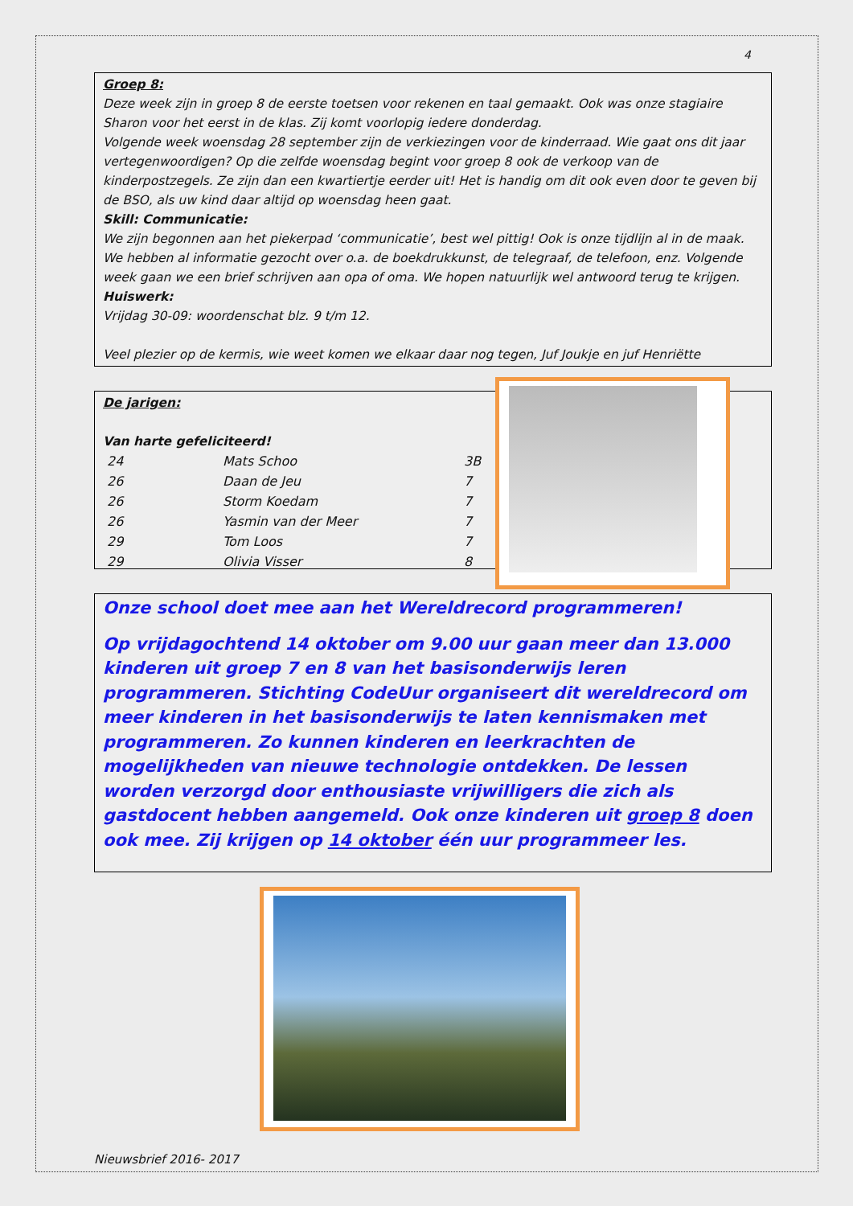4
Groep 8:
Deze week zijn in groep 8 de eerste toetsen voor rekenen en taal gemaakt. Ook was onze stagiaire Sharon voor het eerst in de klas. Zij komt voorlopig iedere donderdag.
Volgende week woensdag 28 september zijn de verkiezingen voor de kinderraad. Wie gaat ons dit jaar vertegenwoordigen? Op die zelfde woensdag begint voor groep 8 ook de verkoop van de kinderpostzegels. Ze zijn dan een kwartiertje eerder uit! Het is handig om dit ook even door te geven bij de BSO, als uw kind daar altijd op woensdag heen gaat.
Skill: Communicatie:
We zijn begonnen aan het piekerpad ‘communicatie’, best wel pittig! Ook is onze tijdlijn al in de maak. We hebben al informatie gezocht over o.a. de boekdrukkunst, de telegraaf, de telefoon, enz. Volgende week gaan we een brief schrijven aan opa of oma. We hopen natuurlijk wel antwoord terug te krijgen.
Huiswerk:
Vrijdag 30-09: woordenschat blz. 9 t/m 12.
Veel plezier op de kermis, wie weet komen we elkaar daar nog tegen, Juf Joukje en juf Henriëtte
De jarigen:
Van harte gefeliciteerd!
| 24 | Mats Schoo | 3B |
| 26 | Daan de Jeu | 7 |
| 26 | Storm Koedam | 7 |
| 26 | Yasmin van der Meer | 7 |
| 29 | Tom Loos | 7 |
| 29 | Olivia Visser | 8 |
Onze school doet mee aan het Wereldrecord programmeren!
Op vrijdagochtend 14 oktober om 9.00 uur gaan meer dan 13.000 kinderen uit groep 7 en 8 van het basisonderwijs leren programmeren. Stichting CodeUur organiseert dit wereldrecord om meer kinderen in het basisonderwijs te laten kennismaken met programmeren. Zo kunnen kinderen en leerkrachten de mogelijkheden van nieuwe technologie ontdekken. De lessen worden verzorgd door enthousiaste vrijwilligers die zich als gastdocent hebben aangemeld. Ook onze kinderen uit groep 8 doen ook mee. Zij krijgen op 14 oktober één uur programmeer les.
Nieuwsbrief 2016- 2017